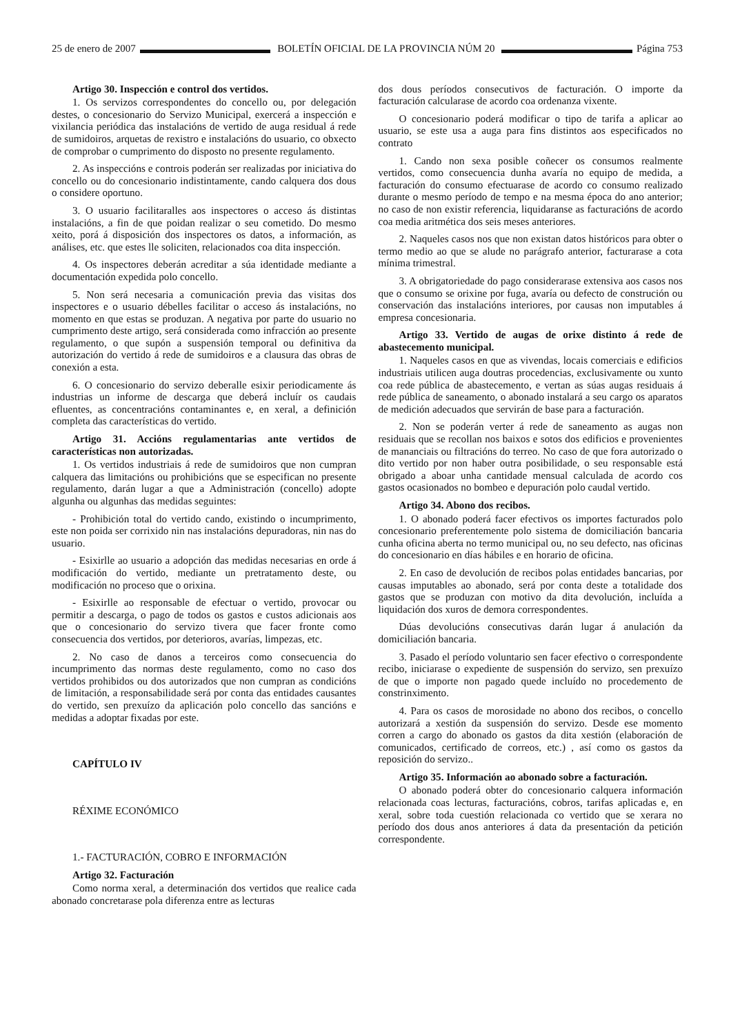25 de enero de 2007 BOLETÍN OFICIAL DE LA PROVINCIA NÚM 20 Página 753
Artigo 30. Inspección e control dos vertidos.
1. Os servizos correspondentes do concello ou, por delegación destes, o concesionario do Servizo Municipal, exercerá a inspección e vixilancia periódica das instalacións de vertido de auga residual á rede de sumidoiros, arquetas de rexistro e instalacións do usuario, co obxecto de comprobar o cumprimento do disposto no presente regulamento.
2. As inspeccións e controis poderán ser realizadas por iniciativa do concello ou do concesionario indistintamente, cando calquera dos dous o considere oportuno.
3. O usuario facilitaralles aos inspectores o acceso ás distintas instalacións, a fin de que poidan realizar o seu cometido. Do mesmo xeito, porá á disposición dos inspectores os datos, a información, as análises, etc. que estes lle soliciten, relacionados coa dita inspección.
4. Os inspectores deberán acreditar a súa identidade mediante a documentación expedida polo concello.
5. Non será necesaria a comunicación previa das visitas dos inspectores e o usuario débelles facilitar o acceso ás instalacións, no momento en que estas se produzan. A negativa por parte do usuario no cumprimento deste artigo, será considerada como infracción ao presente regulamento, o que supón a suspensión temporal ou definitiva da autorización do vertido á rede de sumidoiros e a clausura das obras de conexión a esta.
6. O concesionario do servizo deberalle esixir periodicamente ás industrias un informe de descarga que deberá incluír os caudais efluentes, as concentracións contaminantes e, en xeral, a definición completa das características do vertido.
Artigo 31. Accións regulamentarias ante vertidos de características non autorizadas.
1. Os vertidos industriais á rede de sumidoiros que non cumpran calquera das limitacións ou prohibicións que se especifican no presente regulamento, darán lugar a que a Administración (concello) adopte algunha ou algunhas das medidas seguintes:
- Prohibición total do vertido cando, existindo o incumprimento, este non poida ser corrixido nin nas instalacións depuradoras, nin nas do usuario.
- Esixirlle ao usuario a adopción das medidas necesarias en orde á modificación do vertido, mediante un pretratamento deste, ou modificación no proceso que o orixina.
- Esixirlle ao responsable de efectuar o vertido, provocar ou permitir a descarga, o pago de todos os gastos e custos adicionais aos que o concesionario do servizo tivera que facer fronte como consecuencia dos vertidos, por deterioros, avarías, limpezas, etc.
2. No caso de danos a terceiros como consecuencia do incumprimento das normas deste regulamento, como no caso dos vertidos prohibidos ou dos autorizados que non cumpran as condicións de limitación, a responsabilidade será por conta das entidades causantes do vertido, sen prexuízo da aplicación polo concello das sancións e medidas a adoptar fixadas por este.
CAPÍTULO IV
RÉXIME ECONÓMICO
1.- FACTURACIÓN, COBRO E INFORMACIÓN
Artigo 32. Facturación
Como norma xeral, a determinación dos vertidos que realice cada abonado concretarase pola diferenza entre as lecturas
dos dous períodos consecutivos de facturación. O importe da facturación calcularase de acordo coa ordenanza vixente.
O concesionario poderá modificar o tipo de tarifa a aplicar ao usuario, se este usa a auga para fins distintos aos especificados no contrato
1. Cando non sexa posible coñecer os consumos realmente vertidos, como consecuencia dunha avaría no equipo de medida, a facturación do consumo efectuarase de acordo co consumo realizado durante o mesmo período de tempo e na mesma época do ano anterior; no caso de non existir referencia, liquidaranse as facturacións de acordo coa media aritmética dos seis meses anteriores.
2. Naqueles casos nos que non existan datos históricos para obter o termo medio ao que se alude no parágrafo anterior, facturarase a cota mínima trimestral.
3. A obrigatoriedade do pago considerarase extensiva aos casos nos que o consumo se orixine por fuga, avaría ou defecto de construción ou conservación das instalacións interiores, por causas non imputables á empresa concesionaria.
Artigo 33. Vertido de augas de orixe distinto á rede de abastecemento municipal.
1. Naqueles casos en que as vivendas, locais comerciais e edificios industriais utilicen auga doutras procedencias, exclusivamente ou xunto coa rede pública de abastecemento, e vertan as súas augas residuais á rede pública de saneamento, o abonado instalará a seu cargo os aparatos de medición adecuados que servirán de base para a facturación.
2. Non se poderán verter á rede de saneamento as augas non residuais que se recollan nos baixos e sotos dos edificios e provenientes de mananciais ou filtracións do terreo. No caso de que fora autorizado o dito vertido por non haber outra posibilidade, o seu responsable está obrigado a aboar unha cantidade mensual calculada de acordo cos gastos ocasionados no bombeo e depuración polo caudal vertido.
Artigo 34. Abono dos recibos.
1. O abonado poderá facer efectivos os importes facturados polo concesionario preferentemente polo sistema de domiciliación bancaria cunha oficina aberta no termo municipal ou, no seu defecto, nas oficinas do concesionario en días hábiles e en horario de oficina.
2. En caso de devolución de recibos polas entidades bancarias, por causas imputables ao abonado, será por conta deste a totalidade dos gastos que se produzan con motivo da dita devolución, incluída a liquidación dos xuros de demora correspondentes.
Dúas devolucións consecutivas darán lugar á anulación da domiciliación bancaria.
3. Pasado el período voluntario sen facer efectivo o correspondente recibo, iniciarase o expediente de suspensión do servizo, sen prexuízo de que o importe non pagado quede incluído no procedemento de constrinximento.
4. Para os casos de morosidade no abono dos recibos, o concello autorizará a xestión da suspensión do servizo. Desde ese momento corren a cargo do abonado os gastos da dita xestión (elaboración de comunicados, certificado de correos, etc.) , así como os gastos da reposición do servizo..
Artigo 35. Información ao abonado sobre a facturación.
O abonado poderá obter do concesionario calquera información relacionada coas lecturas, facturacións, cobros, tarifas aplicadas e, en xeral, sobre toda cuestión relacionada co vertido que se xerara no período dos dous anos anteriores á data da presentación da petición correspondente.